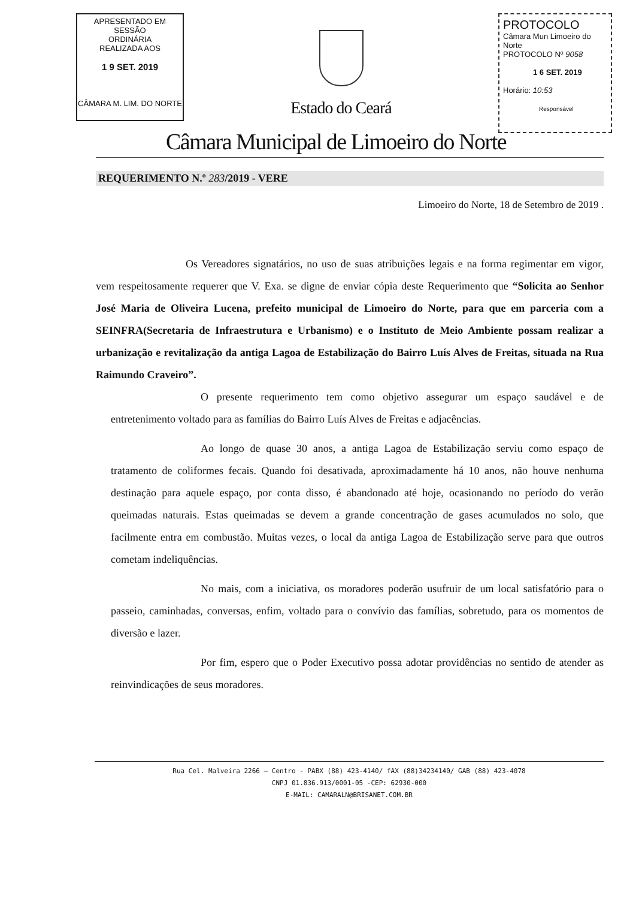APRESENTADO EM SESSÃO
ORDINÁRIA
REALIZADA AOS
1 9 SET. 2019
CÂMARA M. LIM. DO NORTE
Estado do Ceará
PROTOCOLO
Câmara Mun Limoeiro do Norte
PROTOCOLO Nº 9058
1 6 SET. 2019
Horário: 10:53
Responsável
Câmara Municipal de Limoeiro do Norte
REQUERIMENTO N.º 283/2019 - VERE
Limoeiro do Norte, 18 de Setembro de 2019 .
Os Vereadores signatários, no uso de suas atribuições legais e na forma regimentar em vigor, vem respeitosamente requerer que V. Exa. se digne de enviar cópia deste Requerimento que “Solicita ao Senhor José Maria de Oliveira Lucena, prefeito municipal de Limoeiro do Norte, para que em parceria com a SEINFRA(Secretaria de Infraestrutura e Urbanismo) e o Instituto de Meio Ambiente possam realizar a urbanização e revitalização da antiga Lagoa de Estabilização do Bairro Luís Alves de Freitas, situada na Rua Raimundo Craveiro”.
O presente requerimento tem como objetivo assegurar um espaço saudável e de entretenimento voltado para as famílias do Bairro Luís Alves de Freitas e adjacências.
Ao longo de quase 30 anos, a antiga Lagoa de Estabilização serviu como espaço de tratamento de coliformes fecais. Quando foi desativada, aproximadamente há 10 anos, não houve nenhuma destinação para aquele espaço, por conta disso, é abandonado até hoje, ocasionando no período do verão queimadas naturais. Estas queimadas se devem a grande concentração de gases acumulados no solo, que facilmente entra em combustão. Muitas vezes, o local da antiga Lagoa de Estabilização serve para que outros cometam indeliquências.
No mais, com a iniciativa, os moradores poderão usufruir de um local satisfatório para o passeio, caminhadas, conversas, enfim, voltado para o convívio das famílias, sobretudo, para os momentos de diversão e lazer.
Por fim, espero que o Poder Executivo possa adotar providências no sentido de atender as reinvindicações de seus moradores.
Rua Cel. Malveira 2266 – Centro - PABX (88) 423-4140/ fAX (88)34234140/ GAB (88) 423-4078
CNPJ 01.836.913/0001-05 -CEP: 62930-000
E-MAIL: CAMARALN@BRISANET.COM.BR